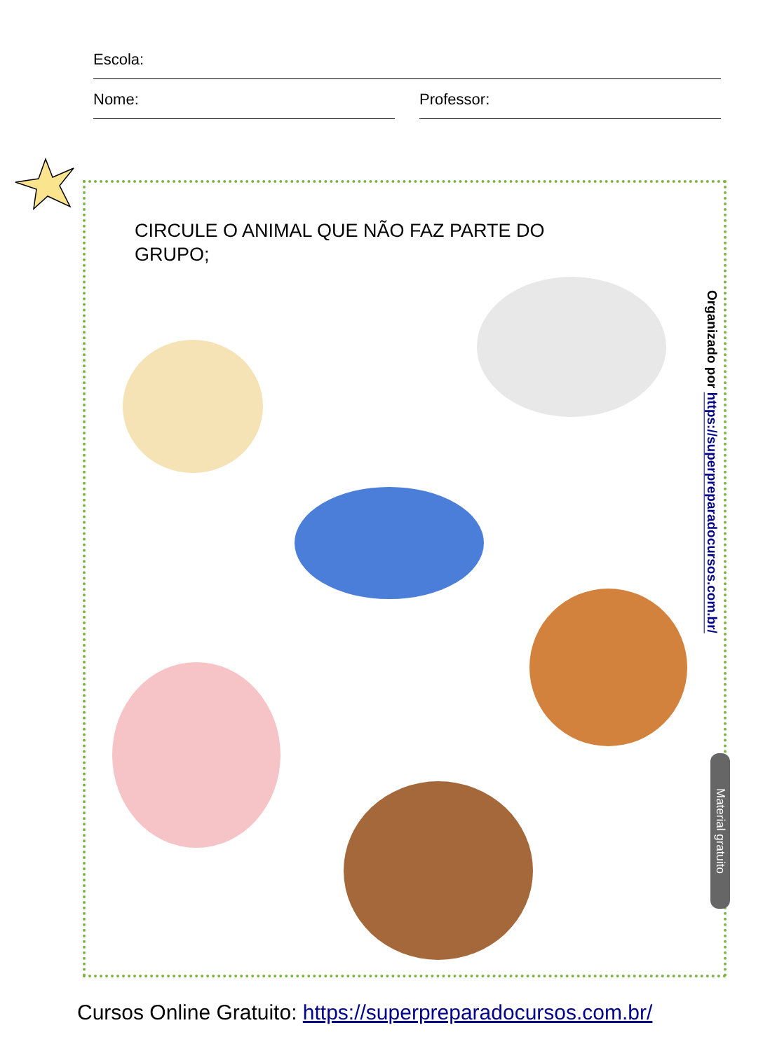Escola:
Nome: Professor:
CIRCULE O ANIMAL QUE NÃO FAZ PARTE DO GRUPO;
Organizado por https://superpreparadocursos.com.br/
Material gratuito
Cursos Online Gratuito: https://superpreparadocursos.com.br/